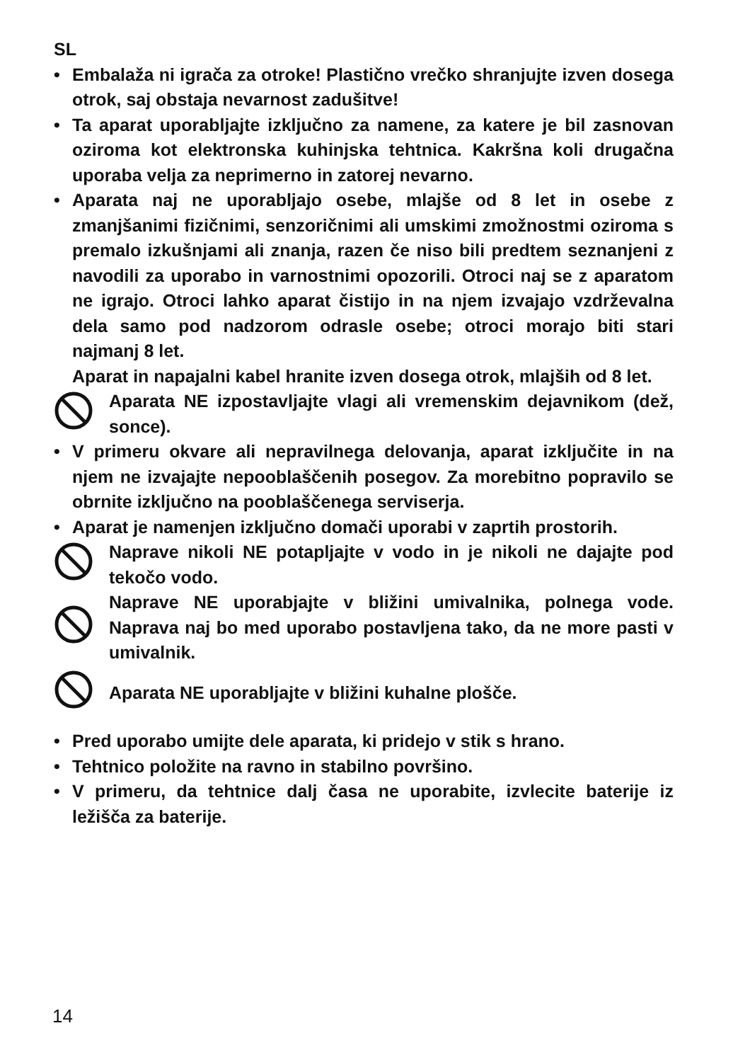SL
• Embalaža ni igrača za otroke! Plastično vrečko shranjujte izven dosega otrok, saj obstaja nevarnost zadušitve!
• Ta aparat uporabljajte izključno za namene, za katere je bil zasnovan oziroma kot elektronska kuhinjska tehtnica. Kakršna koli drugačna uporaba velja za neprimerno in zatorej nevarno.
• Aparata naj ne uporabljajo osebe, mlajše od 8 let in osebe z zmanjšanimi fizičnimi, senzoričnimi ali umskimi zmožnostmi oziroma s premalo izkušnjami ali znanja, razen če niso bili predtem seznanjeni z navodili za uporabo in varnostnimi opozorili. Otroci naj se z aparatom ne igrajo. Otroci lahko aparat čistijo in na njem izvajajo vzdrževalna dela samo pod nadzorom odrasle osebe; otroci morajo biti stari najmanj 8 let.
Aparat in napajalni kabel hranite izven dosega otrok, mlajših od 8 let.
Aparata NE izpostavljajte vlagi ali vremenskim dejavnikom (dež, sonce).
• V primeru okvare ali nepravilnega delovanja, aparat izključite in na njem ne izvajajte nepooblaščenih posegov. Za morebitno popravilo se obrnite izključno na pooblaščenega serviserja.
• Aparat je namenjen izključno domači uporabi v zaprtih prostorih.
Naprave nikoli NE potapljajte v vodo in je nikoli ne dajajte pod tekočo vodo.
Naprave NE uporabjajte v bližini umivalnika, polnega vode. Naprava naj bo med uporabo postavljena tako, da ne more pasti v umivalnik.
Aparata NE uporabljajte v bližini kuhalne plošče.
• Pred uporabo umijte dele aparata, ki pridejo v stik s hrano.
• Tehtnico položite na ravno in stabilno površino.
• V primeru, da tehtnice dalj časa ne uporabite, izvlecite baterije iz ležišča za baterije.
14